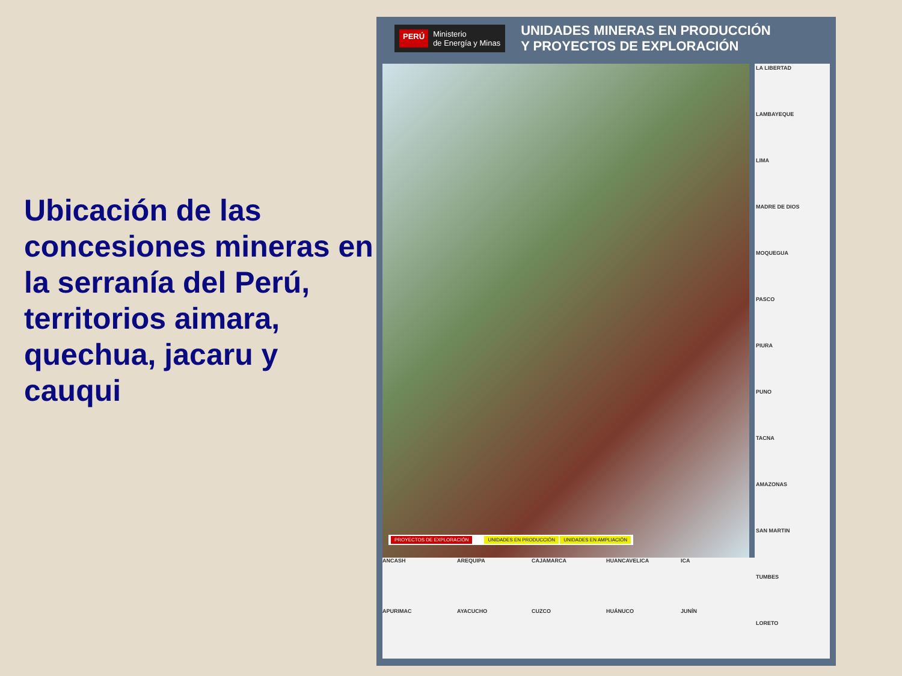Ubicación de las concesiones mineras en la serranía del Perú, territorios aimara, quechua, jacaru y cauqui
PERÚ Ministerio
de Energía y Minas
UNIDADES MINERAS EN PRODUCCIÓN
Y PROYECTOS DE EXPLORACIÓN
PROYECTOS DE EXPLORACIÓN UNIDADES EN PRODUCCIÓN UNIDADES EN AMPLIACIÓN
LA LIBERTAD
LAMBAYEQUE
LIMA
MADRE DE DIOS
MOQUEGUA
PASCO
PIURA
PUNO
TACNA
AMAZONAS
SAN MARTIN
TUMBES
LORETO
ANCASH
AREQUIPA
CAJAMARCA
HUANCAVELICA
ICA
APURIMAC
AYACUCHO
CUZCO
HUÁNUCO
JUNÍN